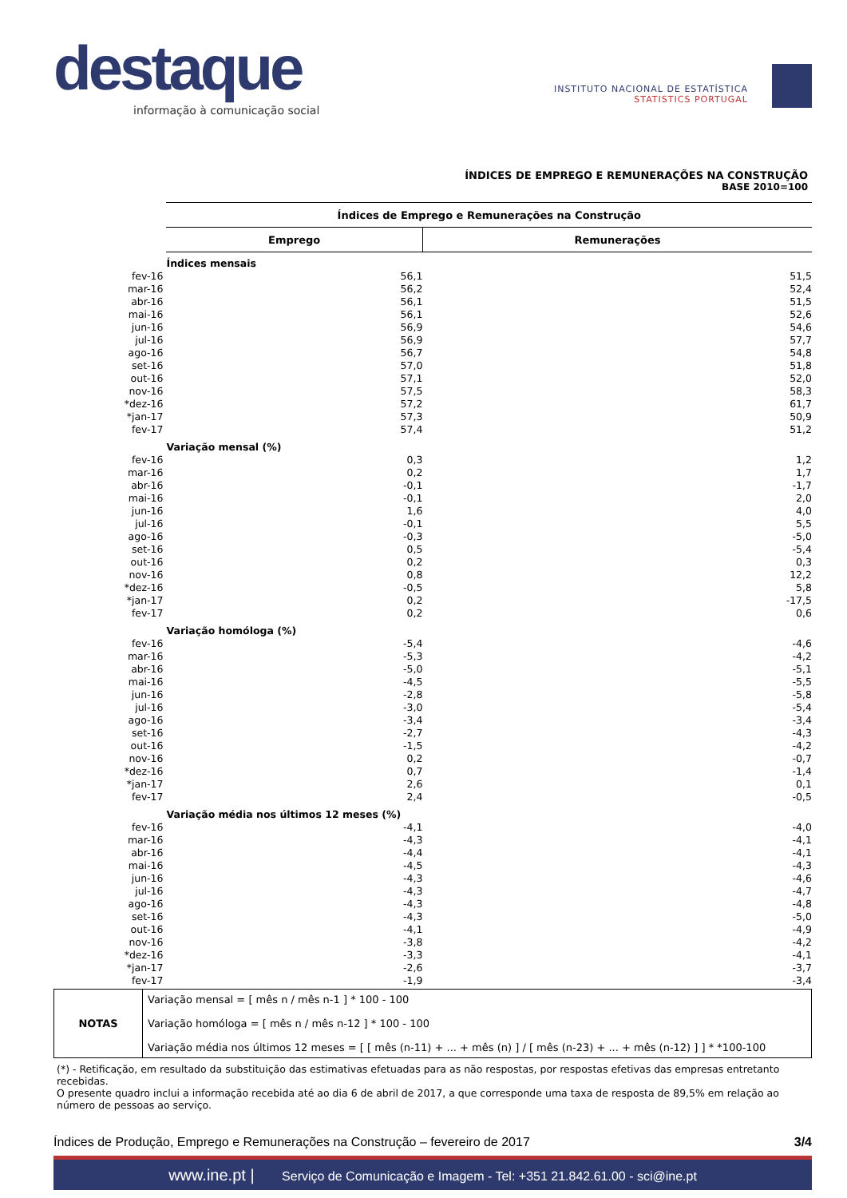destaque
informação à comunicação social
INSTITUTO NACIONAL DE ESTATÍSTICA
STATISTICS PORTUGAL
ÍNDICES DE EMPREGO E REMUNERAÇÕES NA CONSTRUÇÃO
BASE 2010=100
| | Índices de Emprego e Remunerações na Construção | |
| | Emprego | Remunerações |
| | Índices mensais | |
| fev-16 | 56,1 | 51,5 |
| mar-16 | 56,2 | 52,4 |
| abr-16 | 56,1 | 51,5 |
| mai-16 | 56,1 | 52,6 |
| jun-16 | 56,9 | 54,6 |
| jul-16 | 56,9 | 57,7 |
| ago-16 | 56,7 | 54,8 |
| set-16 | 57,0 | 51,8 |
| out-16 | 57,1 | 52,0 |
| nov-16 | 57,5 | 58,3 |
| *dez-16 | 57,2 | 61,7 |
| *jan-17 | 57,3 | 50,9 |
| fev-17 | 57,4 | 51,2 |
| | Variação mensal (%) | |
| fev-16 | 0,3 | 1,2 |
| mar-16 | 0,2 | 1,7 |
| abr-16 | -0,1 | -1,7 |
| mai-16 | -0,1 | 2,0 |
| jun-16 | 1,6 | 4,0 |
| jul-16 | -0,1 | 5,5 |
| ago-16 | -0,3 | -5,0 |
| set-16 | 0,5 | -5,4 |
| out-16 | 0,2 | 0,3 |
| nov-16 | 0,8 | 12,2 |
| *dez-16 | -0,5 | 5,8 |
| *jan-17 | 0,2 | -17,5 |
| fev-17 | 0,2 | 0,6 |
| | Variação homóloga (%) | |
| fev-16 | -5,4 | -4,6 |
| mar-16 | -5,3 | -4,2 |
| abr-16 | -5,0 | -5,1 |
| mai-16 | -4,5 | -5,5 |
| jun-16 | -2,8 | -5,8 |
| jul-16 | -3,0 | -5,4 |
| ago-16 | -3,4 | -3,4 |
| set-16 | -2,7 | -4,3 |
| out-16 | -1,5 | -4,2 |
| nov-16 | 0,2 | -0,7 |
| *dez-16 | 0,7 | -1,4 |
| *jan-17 | 2,6 | 0,1 |
| fev-17 | 2,4 | -0,5 |
| | Variação média nos últimos 12 meses (%) | |
| fev-16 | -4,1 | -4,0 |
| mar-16 | -4,3 | -4,1 |
| abr-16 | -4,4 | -4,1 |
| mai-16 | -4,5 | -4,3 |
| jun-16 | -4,3 | -4,6 |
| jul-16 | -4,3 | -4,7 |
| ago-16 | -4,3 | -4,8 |
| set-16 | -4,3 | -5,0 |
| out-16 | -4,1 | -4,9 |
| nov-16 | -3,8 | -4,2 |
| *dez-16 | -3,3 | -4,1 |
| *jan-17 | -2,6 | -3,7 |
| fev-17 | -1,9 | -3,4 |
| NOTAS | Variação mensal = [ mês n / mês n-1 ] * 100 - 100 Variação homóloga = [ mês n / mês n-12 ] * 100 - 100 Variação média nos últimos 12 meses = [ [ mês (n-11) + ... + mês (n) ] / [ mês (n-23) + ... + mês (n-12) ] ] * *100-100 |
(*) - Retificação, em resultado da substituição das estimativas efetuadas para as não respostas, por respostas efetivas das empresas entretanto recebidas.
O presente quadro inclui a informação recebida até ao dia 6 de abril de 2017, a que corresponde uma taxa de resposta de 89,5% em relação ao número de pessoas ao serviço.
Índices de Produção, Emprego e Remunerações na Construção – fevereiro de 2017 3/4
www.ine.pt | Serviço de Comunicação e Imagem - Tel: +351 21.842.61.00 - sci@ine.pt